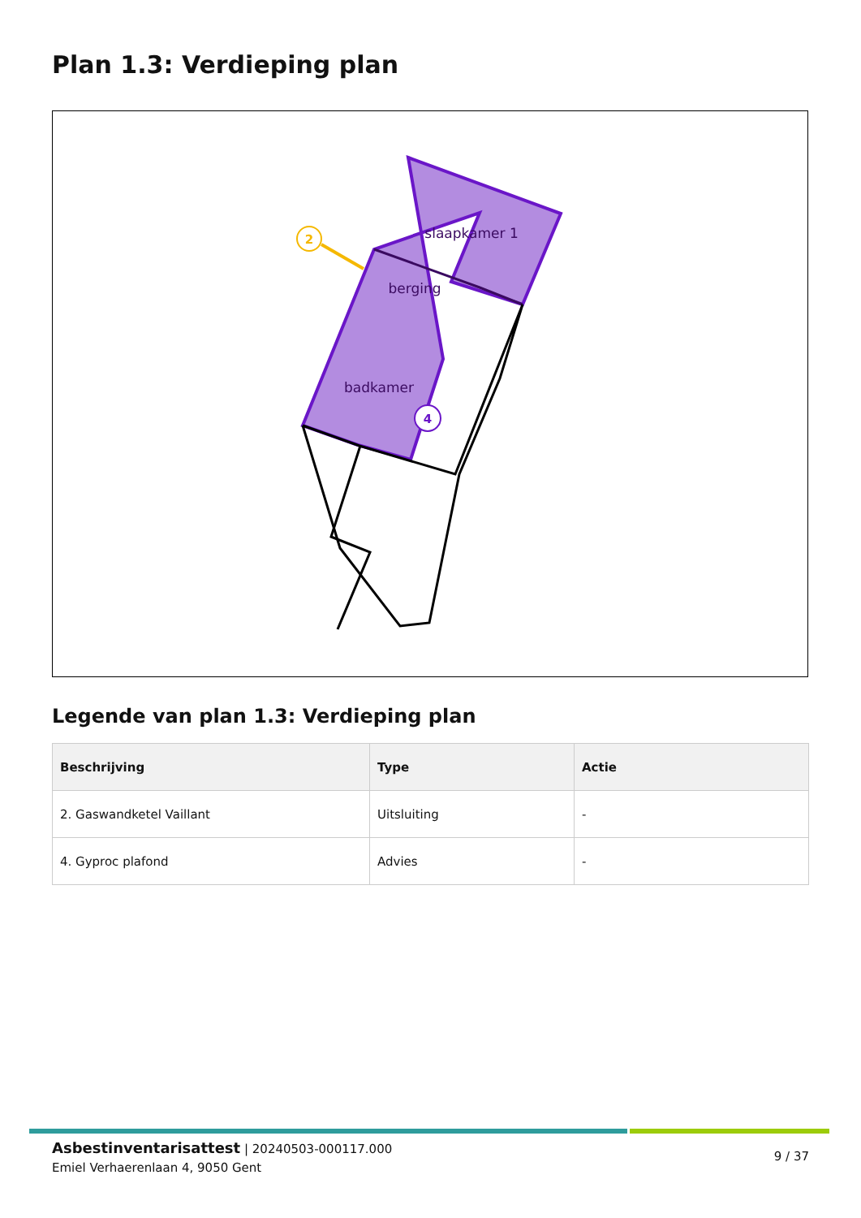Plan 1.3: Verdieping plan
2
4
slaapkamer 1
berging
badkamer
Legende van plan 1.3: Verdieping plan
| Beschrijving | Type | Actie |
| --- | --- | --- |
| 2. Gaswandketel Vaillant | Uitsluiting | - |
| 4. Gyproc plafond | Advies | - |
Asbestinventarisattest | 20240503-000117.000
Emiel Verhaerenlaan 4, 9050 Gent
9 / 37